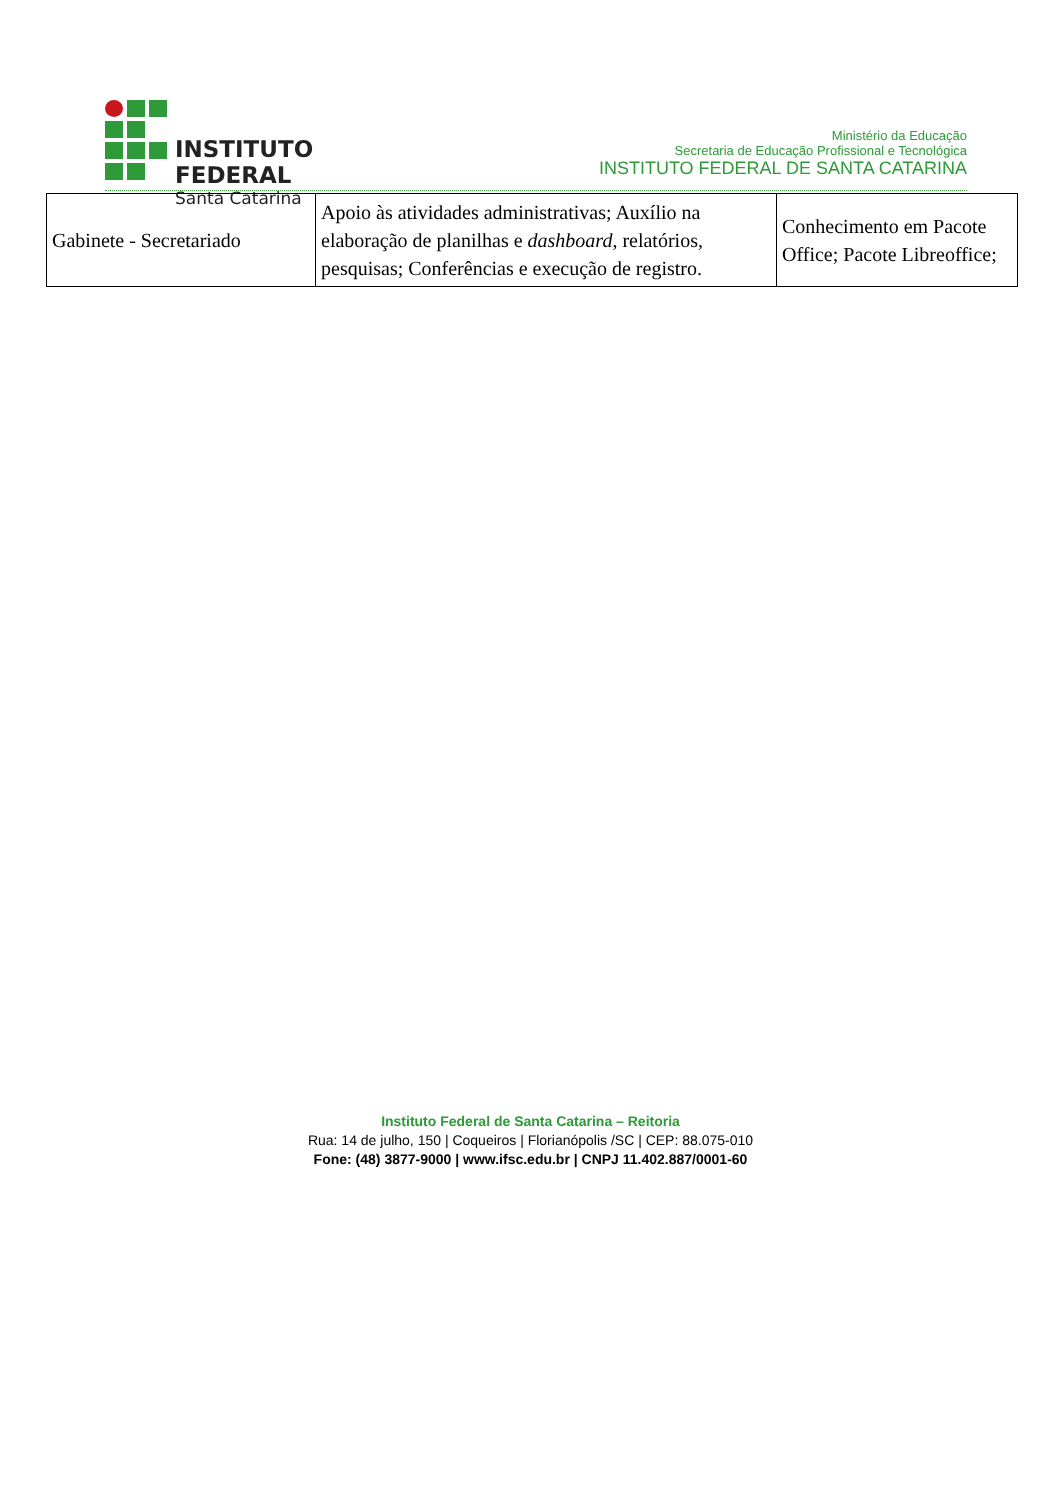INSTITUTO FEDERAL
Santa Catarina
Ministério da Educação
Secretaria de Educação Profissional e Tecnológica
INSTITUTO FEDERAL DE SANTA CATARINA
| Gabinete - Secretariado | Apoio às atividades administrativas; Auxílio na elaboração de planilhas e dashboard , relatórios, pesquisas; Conferências e execução de registro. | Conhecimento em Pacote Office; Pacote Libreoffice; |
Instituto Federal de Santa Catarina – Reitoria
Rua: 14 de julho, 150 | Coqueiros | Florianópolis /SC | CEP: 88.075-010
Fone: (48) 3877-9000 | www.ifsc.edu.br | CNPJ 11.402.887/0001-60